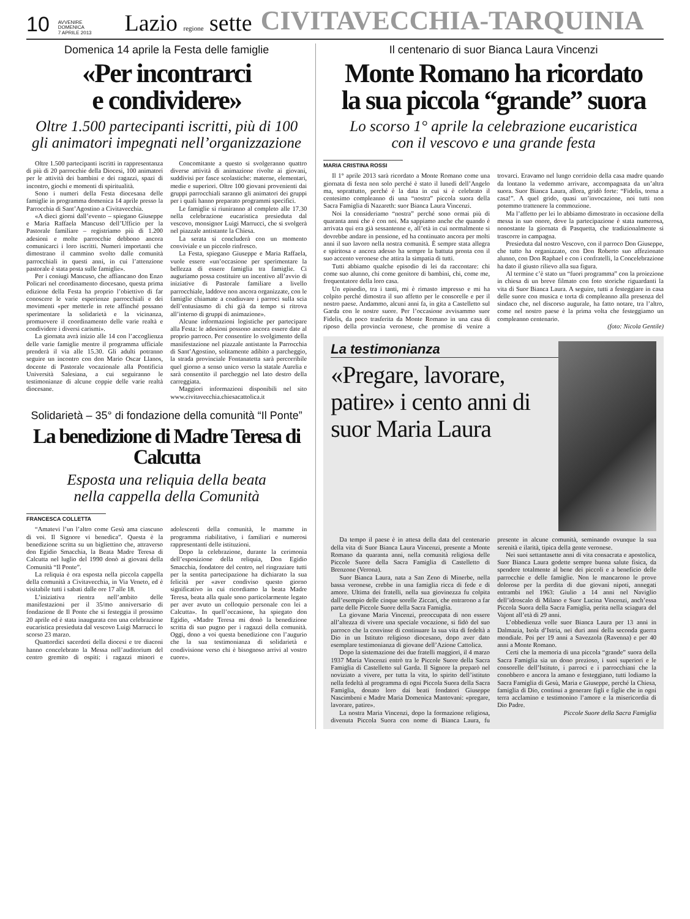10 AVVENIRE
DOMENICA
7 APRILE 2013 Lazio regione sette CIVITAVECCHIA-TARQUINIA
Domenica 14 aprile la Festa delle famiglie
«Per incontrarci
e condividere»
Oltre 1.500 partecipanti iscritti, più di 100 gli animatori impegnati nell’organizzazione
Oltre 1.500 partecipanti iscritti in rappresentanza di più di 20 parrocchie della Diocesi, 100 animatori per le attività dei bambini e dei ragazzi, spazi di incontro, giochi e momenti di spiritualità.
Sono i numeri della Festa diocesana delle famiglie in programma domenica 14 aprile presso la Parrocchia di Sant’Agostino a Civitavecchia.
«A dieci giorni dall’evento – spiegano Giuseppe e Maria Raffaela Mancuso dell’Ufficio per la Pastorale familiare – registriamo più di 1.200 adesioni e molte parrocchie debbono ancora comunicarci i loro iscritti. Numeri importanti che dimostrano il cammino svolto dalle comunità parrocchiali in questi anni, in cui l’attenzione pastorale è stata posta sulle famiglie».
Per i coniugi Mancuso, che affiancano don Enzo Policari nel coordinamento diocesano, questa prima edizione della Festa ha proprio l’obiettivo di far conoscere le varie esperienze parrocchiali e dei movimenti «per metterle in rete affinché possano sperimentare la solidarietà e la vicinanza, promuovere il coordinamento delle varie realtà e condividere i diversi carismi».
La giornata avrà inizio alle 14 con l’accoglienza delle varie famiglie mentre il programma ufficiale prenderà il via alle 15.30. Gli adulti potranno seguire un incontro con don Mario Oscar Llanos, docente di Pastorale vocazionale alla Pontificia Università Salesiana, a cui seguiranno le testimonianze di alcune coppie delle varie realtà diocesane.
Concomitante a questo si svolgeranno quattro diverse attività di animazione rivolte ai giovani, suddivisi per fasce scolastiche: materne, elementari, medie e superiori. Oltre 100 giovani provenienti dai gruppi parrocchiali saranno gli animatori dei gruppi per i quali hanno preparato programmi specifici.
Le famiglie si riuniranno al completo alle 17.30 nella celebrazione eucaristica presieduta dal vescovo, monsignor Luigi Marrucci, che si svolgerà nel piazzale antistante la Chiesa.
La serata si concluderà con un momento conviviale e un piccolo rinfresco.
La Festa, spiegano Giuseppe e Maria Raffaela, vuole essere «un’occasione per sperimentare la bellezza di essere famiglia tra famiglie. Ci auguriamo possa costituire un incentivo all’avvio di iniziative di Pastorale familiare a livello parrocchiale, laddove non ancora organizzate, con le famiglie chiamate a coadiuvare i parroci sulla scia dell’entusiasmo di chi già da tempo si ritrova all’interno di gruppi di animazione».
Alcune informazioni logistiche per partecipare alla Festa: le adesioni possono ancora essere date al proprio parroco. Per consentire lo svolgimento della manifestazione nel piazzale antistante la Parrocchia di Sant’Agostino, solitamente adibito a parcheggio, la strada provinciale Fontanatetta sarà percorribile quel giorno a senso unico verso la statale Aurelia e sarà consentito il parcheggio nel lato destro della carreggiata.
Maggiori informazioni disponibili nel sito www.civitavecchia.chiesacattolica.it
Solidarietà – 35° di fondazione della comunità “Il Ponte”
La benedizione di Madre Teresa di Calcutta
Esposta una reliquia della beata
nella cappella della Comunità
FRANCESCA COLLETTA
“Amatevi l’un l’altro come Gesù ama ciascuno di voi. Il Signore vi benedica”. Questa è la benedizione scritta su un bigliettino che, attraverso don Egidio Smacchia, la Beata Madre Teresa di Calcutta nel luglio del 1990 donò ai giovani della Comunità “Il Ponte”.
La reliquia è ora esposta nella piccola cappella della comunità a Civitavecchia, in Via Veneto, ed è visitabile tutti i sabati dalle ore 17 alle 18.
L’iniziativa rientra nell’ambito delle manifestazioni per il 35/mo anniversario di fondazione de Il Ponte che si festeggia il prossimo 20 aprile ed è stata inaugurata con una celebrazione eucaristica presieduta dal vescovo Luigi Marrucci lo scorso 23 marzo.
Quattordici sacerdoti della diocesi e tre diaconi hanno concelebrato la Messa nell’auditorium del centro gremito di ospiti: i ragazzi minori e adolescenti della comunità, le mamme in programma riabilitativo, i familiari e numerosi rappresentanti delle istituzioni.
Dopo la celebrazione, durante la cerimonia dell’esposizione della reliquia, Don Egidio Smacchia, fondatore del centro, nel ringraziare tutti per la sentita partecipazione ha dichiarato la sua felicità per «aver condiviso questo giorno significativo in cui ricordiamo la beata Madre Teresa, beata alla quale sono particolarmente legato per aver avuto un colloquio personale con lei a Calcutta». In quell’occasione, ha spiegato don Egidio, «Madre Teresa mi donò la benedizione scritta di suo pugno per i ragazzi della comunità. Oggi, dono a voi questa benedizione con l’augurio che la sua testimonianza di solidarietà e condivisione verso chi è bisognoso arrivi al vostro cuore».
Il centenario di suor Bianca Laura Vincenzi
Monte Romano ha ricordato
la sua piccola “grande” suora
Lo scorso 1° aprile la celebrazione eucaristica
con il vescovo e una grande festa
MARIA CRISTINA ROSSI
Il 1° aprile 2013 sarà ricordato a Monte Romano come una giornata di festa non solo perché è stato il lunedì dell’Angelo ma, soprattutto, perché è la data in cui si è celebrato il centesimo compleanno di una “nostra” piccola suora della Sacra Famiglia di Nazareth: suor Bianca Laura Vincenzi.
Noi la consideriamo “nostra” perché sono ormai più di quaranta anni che è con noi. Ma sappiamo anche che quando è arrivata qui era già sessantenne e, all’età in cui normalmente si dovrebbe andare in pensione, ed ha continuato ancora per molti anni il suo lavoro nella nostra comunità. È sempre stata allegra e spiritosa e ancora adesso ha sempre la battuta pronta con il suo accento veronese che attira la simpatia di tutti.
Tutti abbiamo qualche episodio di lei da raccontare: chi come suo alunno, chi come genitore di bambini, chi, come me, frequentatore della loro casa.
Un episodio, tra i tanti, mi è rimasto impresso e mi ha colpito perché dimostra il suo affetto per le consorelle e per il nostro paese. Andammo, alcuni anni fa, in gita a Castelletto sul Garda con le nostre suore. Per l’occasione avvisammo suor Fidelis, da poco trasferita da Monte Romano in una casa di riposo della provincia veronese, che promise di venire a trovarci. Eravamo nel lungo corridoio della casa madre quando da lontano la vedemmo arrivare, accompagnata da un’altra suora. Suor Bianca Laura, allora, gridò forte: “Fidelis, torna a casa!”. A quel grido, quasi un’invocazione, noi tutti non potemmo trattenere la commozione.
Ma l’affetto per lei lo abbiamo dimostrato in occasione della messa in suo onore, dove la partecipazione è stata numerosa, nonostante la giornata di Pasquetta, che tradizionalmente si trascorre in campagna.
Presieduta dal nostro Vescovo, con il parroco Don Giuseppe, che tutto ha organizzato, con Don Roberto suo affezionato alunno, con Don Raphael e con i confratelli, la Concelebrazione ha dato il giusto rilievo alla sua figura.
Al termine c’è stato un “fuori programma” con la proiezione in chiesa di un breve filmato con foto storiche riguardanti la vita di Suor Bianca Laura. A seguire, tutti a festeggiare in casa delle suore con musica e torta di compleanno alla presenza del sindaco che, nel discorso augurale, ha fatto notare, tra l’altro, come nel nostro paese è la prima volta che festeggiamo un compleanno centenario.
(foto: Nicola Gentile)
La testimonianza
«Pregare, lavorare, patire» i cento anni di suor Maria Laura
Da tempo il paese è in attesa della data del centenario della vita di Suor Bianca Laura Vincenzi, presente a Monte Romano da quaranta anni, nella comunità religiosa delle Piccole Suore della Sacra Famiglia di Castelletto di Brenzone (Verona).
Suor Bianca Laura, nata a San Zeno di Minerbe, nella bassa veronese, crebbe in una famiglia ricca di fede e di amore. Ultima dei fratelli, nella sua giovinezza fu colpita dall’esempio delle cinque sorelle Ziccari, che entrarono a far parte delle Piccole Suore della Sacra Famiglia.
La giovane Maria Vincenzi, preoccupata di non essere all’altezza di vivere una speciale vocazione, si fidò del suo parroco che la convinse di continuare la sua vita di fedeltà a Dio in un Istituto religioso diocesano, dopo aver dato esemplare testimonianza di giovane dell’Azione Cattolica.
Dopo la sistemazione dei due fratelli maggiori, il 4 marzo 1937 Maria Vincenzi entrò tra le Piccole Suore della Sacra Famiglia di Castelletto sul Garda. Il Signore la preparò nel noviziato a vivere, per tutta la vita, lo spirito dell’istituto nella fedeltà al programma di ogni Piccola Suora della Sacra Famiglia, donato loro dai beati fondatori Giuseppe Nascimbeni e Madre Maria Domenica Mantovani: «pregare, lavorare, patire».
La nostra Maria Vincenzi, dopo la formazione religiosa, divenuta Piccola Suora con nome di Bianca Laura, fu presente in alcune comunità, seminando ovunque la sua serenità e ilarità, tipica della gente veronese.
Nei suoi settantasette anni di vita consacrata e apostolica, Suor Bianca Laura godette sempre buona salute fisica, da spendere totalmente al bene dei piccoli e a beneficio delle parrocchie e delle famiglie. Non le mancarono le prove dolorose per la perdita di due giovani nipoti, annegati entrambi nel 1963: Giulio a 14 anni nel Naviglio dell’idroscalo di Milano e Suor Lucina Vincenzi, anch’essa Piccola Suora della Sacra Famiglia, perita nella sciagura del Vajont all’età di 29 anni.
L’obbedienza volle suor Bianca Laura per 13 anni in Dalmazia, Isola d’Istria, nei duri anni della seconda guerra mondiale. Poi per 19 anni a Savezzola (Ravenna) e per 40 anni a Monte Romano.
Certi che la memoria di una piccola “grande” suora della Sacra Famiglia sia un dono prezioso, i suoi superiori e le consorelle dell’Istituto, i parroci e i parrocchiani che la conobbero e ancora la amano e festeggiano, tutti lodiamo la Sacra Famiglia di Gesù, Maria e Giuseppe, perché la Chiesa, famiglia di Dio, continui a generare figli e figlie che in ogni terra acclamino e testimonino l’amore e la misericordia di Dio Padre.
Piccole Suore della Sacra Famiglia